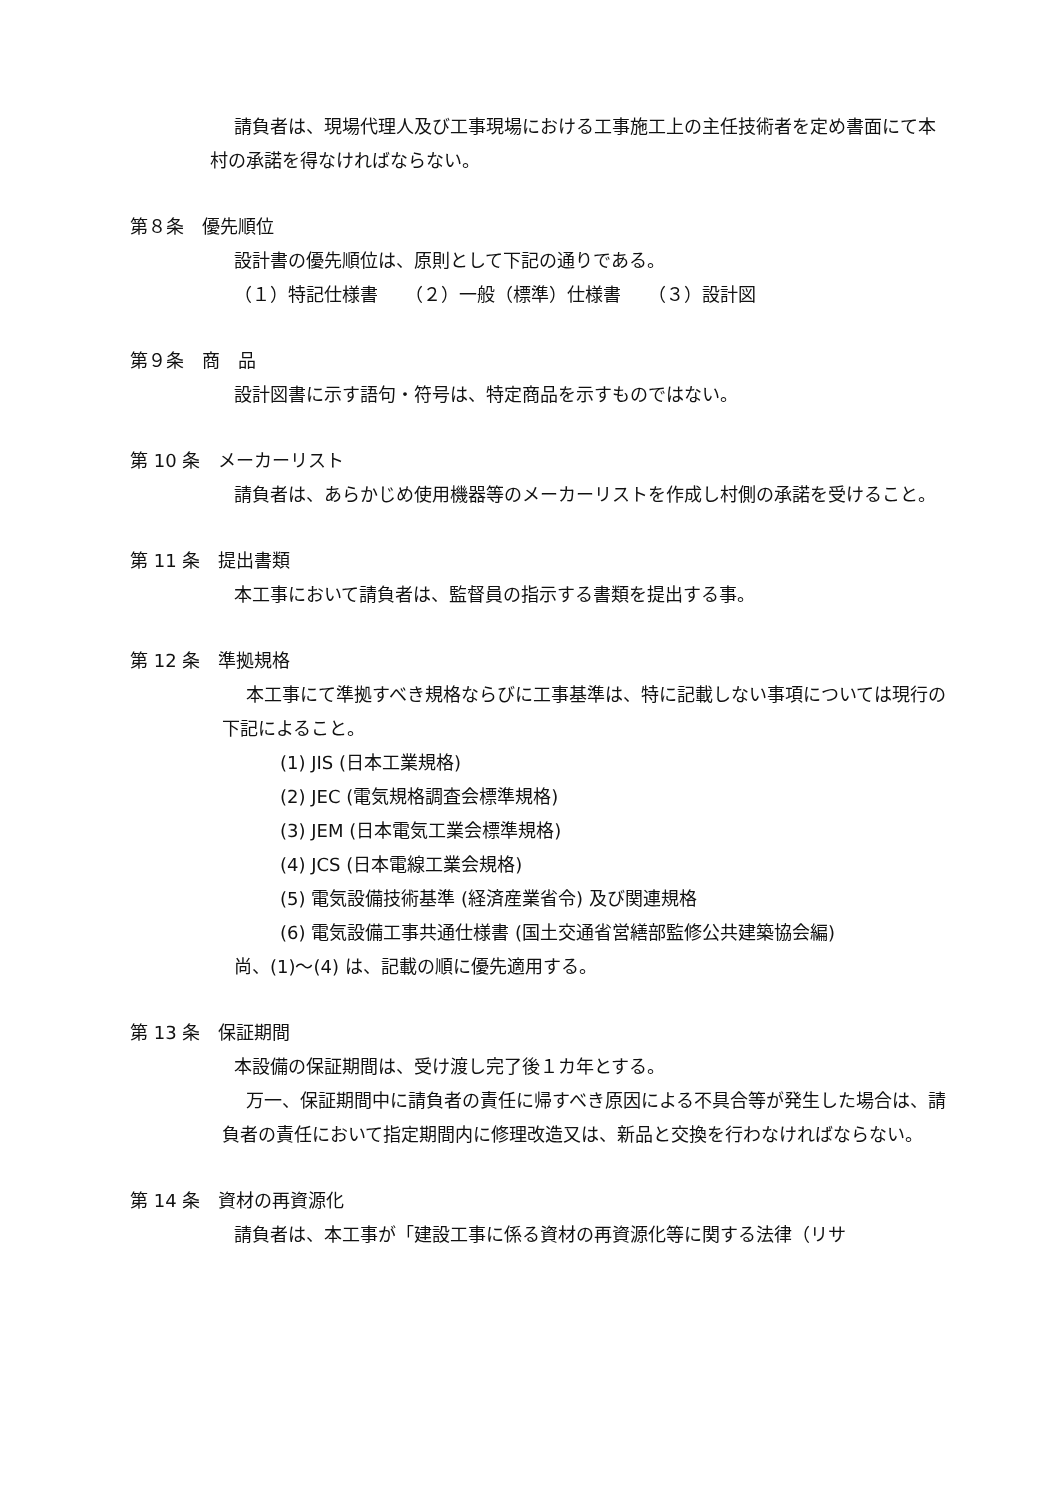請負者は、現場代理人及び工事現場における工事施工上の主任技術者を定め書面にて本村の承諾を得なければならない。
第８条　優先順位
設計書の優先順位は、原則として下記の通りである。
（１）特記仕様書　　（２）一般（標準）仕様書　　（３）設計図
第９条　商　品
設計図書に示す語句・符号は、特定商品を示すものではない。
第 10 条　メーカーリスト
請負者は、あらかじめ使用機器等のメーカーリストを作成し村側の承諾を受けること。
第 11 条　提出書類
本工事において請負者は、監督員の指示する書類を提出する事。
第 12 条　準拠規格
本工事にて準拠すべき規格ならびに工事基準は、特に記載しない事項については現行の下記によること。
(1) JIS (日本工業規格)
(2) JEC (電気規格調査会標準規格)
(3) JEM (日本電気工業会標準規格)
(4) JCS (日本電線工業会規格)
(5) 電気設備技術基準 (経済産業省令) 及び関連規格
(6) 電気設備工事共通仕様書 (国土交通省営繕部監修公共建築協会編)
尚、(1)～(4) は、記載の順に優先適用する。
第 13 条　保証期間
本設備の保証期間は、受け渡し完了後１カ年とする。
万一、保証期間中に請負者の責任に帰すべき原因による不具合等が発生した場合は、請負者の責任において指定期間内に修理改造又は、新品と交換を行わなければならない。
第 14 条　資材の再資源化
請負者は、本工事が「建設工事に係る資材の再資源化等に関する法律（リサ